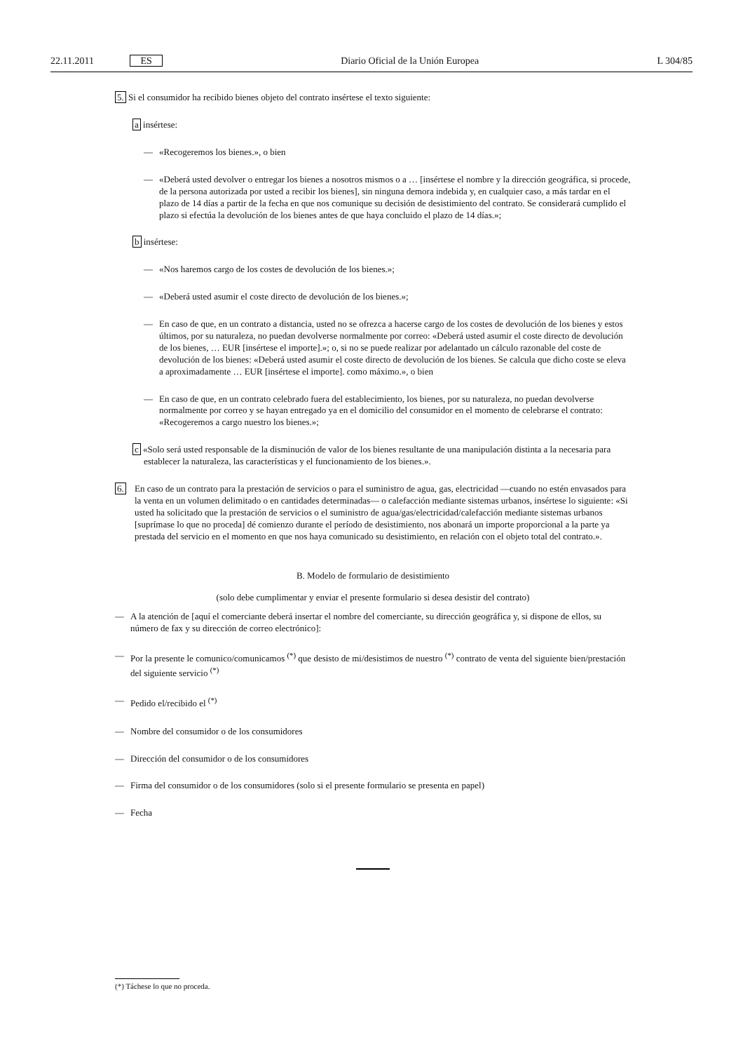22.11.2011 ES Diario Oficial de la Unión Europea L 304/85
5. Si el consumidor ha recibido bienes objeto del contrato insértese el texto siguiente:
a insértese:
— «Recogeremos los bienes.», o bien
— «Deberá usted devolver o entregar los bienes a nosotros mismos o a … [insértese el nombre y la dirección geográfica, si procede, de la persona autorizada por usted a recibir los bienes], sin ninguna demora indebida y, en cualquier caso, a más tardar en el plazo de 14 días a partir de la fecha en que nos comunique su decisión de desistimiento del contrato. Se considerará cumplido el plazo si efectúa la devolución de los bienes antes de que haya concluido el plazo de 14 días.»;
b insértese:
— «Nos haremos cargo de los costes de devolución de los bienes.»;
— «Deberá usted asumir el coste directo de devolución de los bienes.»;
— En caso de que, en un contrato a distancia, usted no se ofrezca a hacerse cargo de los costes de devolución de los bienes y estos últimos, por su naturaleza, no puedan devolverse normalmente por correo: «Deberá usted asumir el coste directo de devolución de los bienes, … EUR [insértese el importe].»; o, si no se puede realizar por adelantado un cálculo razonable del coste de devolución de los bienes: «Deberá usted asumir el coste directo de devolución de los bienes. Se calcula que dicho coste se eleva a aproximadamente … EUR [insértese el importe]. como máximo.», o bien
— En caso de que, en un contrato celebrado fuera del establecimiento, los bienes, por su naturaleza, no puedan devolverse normalmente por correo y se hayan entregado ya en el domicilio del consumidor en el momento de celebrarse el contrato: «Recogeremos a cargo nuestro los bienes.»;
c «Solo será usted responsable de la disminución de valor de los bienes resultante de una manipulación distinta a la necesaria para establecer la naturaleza, las características y el funcionamiento de los bienes.».
6. En caso de un contrato para la prestación de servicios o para el suministro de agua, gas, electricidad —cuando no estén envasados para la venta en un volumen delimitado o en cantidades determinadas— o calefacción mediante sistemas urbanos, insértese lo siguiente: «Si usted ha solicitado que la prestación de servicios o el suministro de agua/gas/electricidad/calefacción mediante sistemas urbanos [suprímase lo que no proceda] dé comienzo durante el período de desistimiento, nos abonará un importe proporcional a la parte ya prestada del servicio en el momento en que nos haya comunicado su desistimiento, en relación con el objeto total del contrato.».
B. Modelo de formulario de desistimiento
(solo debe cumplimentar y enviar el presente formulario si desea desistir del contrato)
— A la atención de [aquí el comerciante deberá insertar el nombre del comerciante, su dirección geográfica y, si dispone de ellos, su número de fax y su dirección de correo electrónico]:
— Por la presente le comunico/comunicamos <sup>(*)</sup> que desisto de mi/desistimos de nuestro <sup>(*)</sup> contrato de venta del siguiente bien/prestación del siguiente servicio <sup>(*)</sup>
— Pedido el/recibido el <sup>(*)</sup>
— Nombre del consumidor o de los consumidores
— Dirección del consumidor o de los consumidores
— Firma del consumidor o de los consumidores (solo si el presente formulario se presenta en papel)
— Fecha
(*) Táchese lo que no proceda.